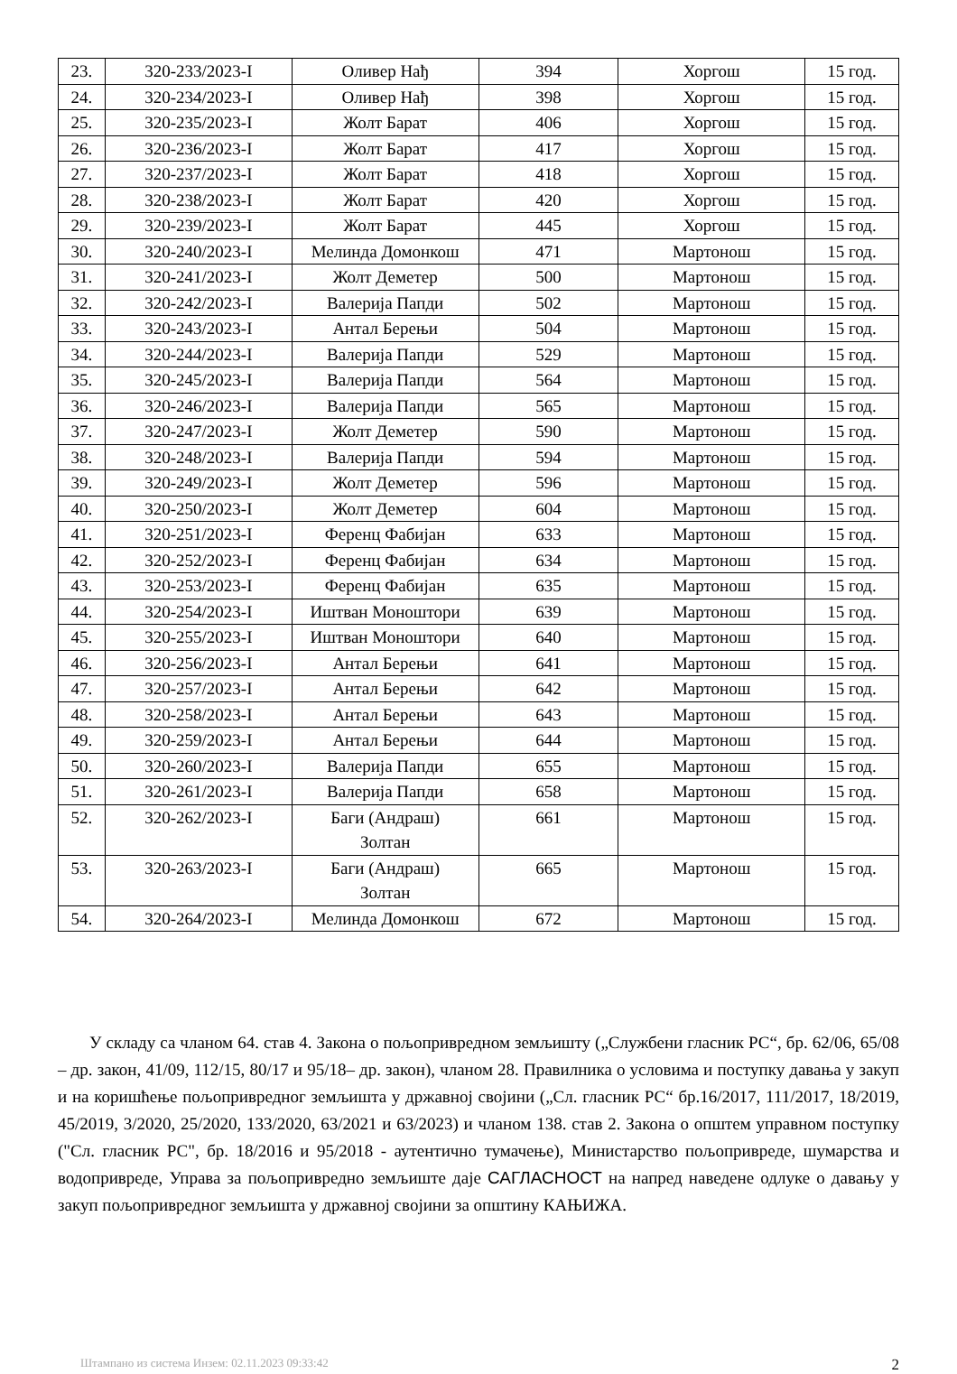| 23. | 320-233/2023-I | Оливер Нађ | 394 | Хоргош | 15 год. |
| 24. | 320-234/2023-I | Оливер Нађ | 398 | Хоргош | 15 год. |
| 25. | 320-235/2023-I | Жолт Барат | 406 | Хоргош | 15 год. |
| 26. | 320-236/2023-I | Жолт Барат | 417 | Хоргош | 15 год. |
| 27. | 320-237/2023-I | Жолт Барат | 418 | Хоргош | 15 год. |
| 28. | 320-238/2023-I | Жолт Барат | 420 | Хоргош | 15 год. |
| 29. | 320-239/2023-I | Жолт Барат | 445 | Хоргош | 15 год. |
| 30. | 320-240/2023-I | Мелинда Домонкош | 471 | Мартонош | 15 год. |
| 31. | 320-241/2023-I | Жолт Деметер | 500 | Мартонош | 15 год. |
| 32. | 320-242/2023-I | Валерија Папди | 502 | Мартонош | 15 год. |
| 33. | 320-243/2023-I | Антал Берењи | 504 | Мартонош | 15 год. |
| 34. | 320-244/2023-I | Валерија Папди | 529 | Мартонош | 15 год. |
| 35. | 320-245/2023-I | Валерија Папди | 564 | Мартонош | 15 год. |
| 36. | 320-246/2023-I | Валерија Папди | 565 | Мартонош | 15 год. |
| 37. | 320-247/2023-I | Жолт Деметер | 590 | Мартонош | 15 год. |
| 38. | 320-248/2023-I | Валерија Папди | 594 | Мартонош | 15 год. |
| 39. | 320-249/2023-I | Жолт Деметер | 596 | Мартонош | 15 год. |
| 40. | 320-250/2023-I | Жолт Деметер | 604 | Мартонош | 15 год. |
| 41. | 320-251/2023-I | Ференц Фабијан | 633 | Мартонош | 15 год. |
| 42. | 320-252/2023-I | Ференц Фабијан | 634 | Мартонош | 15 год. |
| 43. | 320-253/2023-I | Ференц Фабијан | 635 | Мартонош | 15 год. |
| 44. | 320-254/2023-I | Иштван Моноштори | 639 | Мартонош | 15 год. |
| 45. | 320-255/2023-I | Иштван Моноштори | 640 | Мартонош | 15 год. |
| 46. | 320-256/2023-I | Антал Берењи | 641 | Мартонош | 15 год. |
| 47. | 320-257/2023-I | Антал Берењи | 642 | Мартонош | 15 год. |
| 48. | 320-258/2023-I | Антал Берењи | 643 | Мартонош | 15 год. |
| 49. | 320-259/2023-I | Антал Берењи | 644 | Мартонош | 15 год. |
| 50. | 320-260/2023-I | Валерија Папди | 655 | Мартонош | 15 год. |
| 51. | 320-261/2023-I | Валерија Папди | 658 | Мартонош | 15 год. |
| 52. | 320-262/2023-I | Баги (Андраш) Золтан | 661 | Мартонош | 15 год. |
| 53. | 320-263/2023-I | Баги (Андраш) Золтан | 665 | Мартонош | 15 год. |
| 54. | 320-264/2023-I | Мелинда Домонкош | 672 | Мартонош | 15 год. |
У складу са чланом 64. став 4. Закона о пољопривредном земљишту („Службени гласник РС“, бр. 62/06, 65/08 – др. закон, 41/09, 112/15, 80/17 и 95/18– др. закон), чланом 28. Правилника о условима и поступку давања у закуп и на коришћење пољопривредног земљишта у државној својини („Сл. гласник РС“ бр.16/2017, 111/2017, 18/2019, 45/2019, 3/2020, 25/2020, 133/2020, 63/2021 и 63/2023) и чланом 138. став 2. Закона о општем управном поступку ("Сл. гласник РС", бр. 18/2016 и 95/2018 - аутентично тумачење), Министарство пољопривреде, шумарства и водопривреде, Управа за пољопривредно земљиште даје САГЛАСНОСТ на напред наведене одлуке о давању у закуп пољопривредног земљишта у државној својини за општину КАЊИЖА.
Штампано из система Инзем: 02.11.2023 09:33:42 2